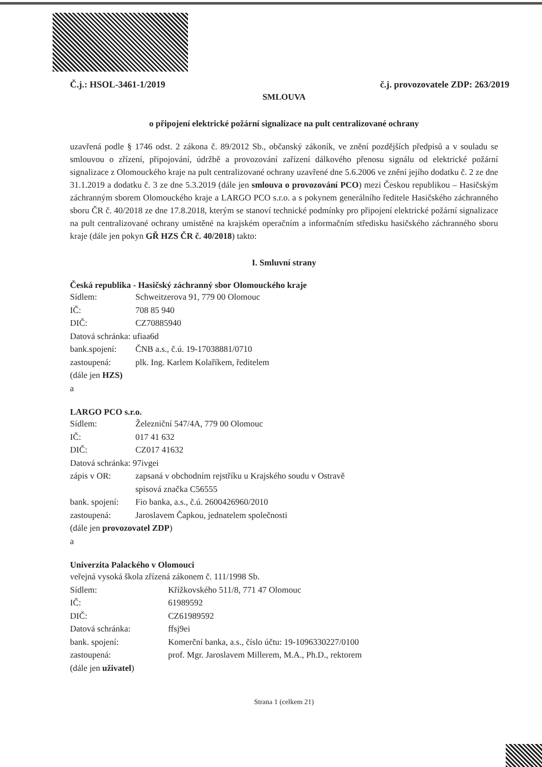Č.j.: HSOL-3461-1/2019 č.j. provozovatele ZDP: 263/2019
SMLOUVA
o připojení elektrické požární signalizace na pult centralizované ochrany
uzavřená podle § 1746 odst. 2 zákona č. 89/2012 Sb., občanský zákoník, ve znění pozdějších předpisů a v souladu se smlouvou o zřízení, připojování, údržbě a provozování zařízení dálkového přenosu signálu od elektrické požární signalizace z Olomouckého kraje na pult centralizované ochrany uzavřené dne 5.6.2006 ve znění jejího dodatku č. 2 ze dne 31.1.2019 a dodatku č. 3 ze dne 5.3.2019 (dále jen smlouva o provozování PCO) mezi Českou republikou – Hasičským záchranným sborem Olomouckého kraje a LARGO PCO s.r.o. a s pokynem generálního ředitele Hasičského záchranného sboru ČR č. 40/2018 ze dne 17.8.2018, kterým se stanoví technické podmínky pro připojení elektrické požární signalizace na pult centralizované ochrany umístěné na krajském operačním a informačním středisku hasičského záchranného sboru kraje (dále jen pokyn GŘ HZS ČR č. 40/2018) takto:
I. Smluvní strany
Česká republika - Hasičský záchranný sbor Olomouckého kraje
Sídlem: Schweitzerova 91, 779 00 Olomouc
IČ: 708 85 940
DIČ: CZ70885940
Datová schránka: ufiaa6d
bank.spojení: ČNB a.s., č.ú. 19-17038881/0710
zastoupená: plk. Ing. Karlem Kolaříkem, ředitelem
(dále jen HZS)
a
LARGO PCO s.r.o.
Sídlem: Železniční 547/4A, 779 00 Olomouc
IČ: 017 41 632
DIČ: CZ017 41632
Datová schránka: 97ivgei
zápis v OR: zapsaná v obchodním rejstříku u Krajského soudu v Ostravě
spisová značka C56555
bank. spojení: Fio banka, a.s., č.ú. 2600426960/2010
zastoupená: Jaroslavem Čapkou, jednatelem společnosti
(dále jen provozovatel ZDP)
a
Univerzita Palackého v Olomouci
veřejná vysoká škola zřízená zákonem č. 111/1998 Sb.
Sídlem: Křížkovského 511/8, 771 47 Olomouc
IČ: 61989592
DIČ: CZ61989592
Datová schránka: ffsj9ei
bank. spojení: Komerční banka, a.s., číslo účtu: 19-1096330227/0100
zastoupená: prof. Mgr. Jaroslavem Millerem, M.A., Ph.D., rektorem
(dále jen uživatel)
Strana 1 (celkem 21)